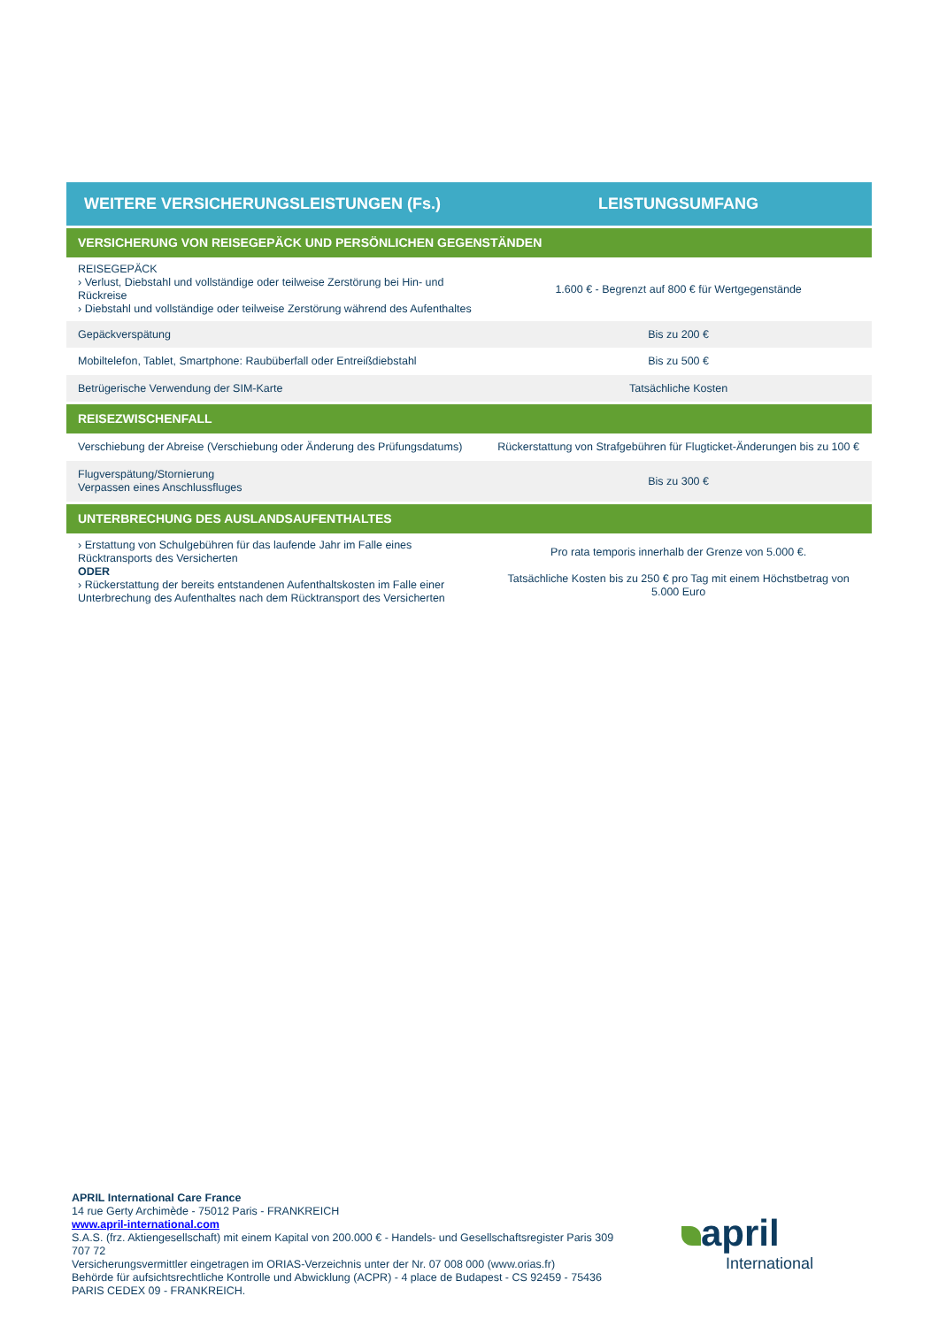| WEITERE VERSICHERUNGSLEISTUNGEN (Fs.) | LEISTUNGSUMFANG |
| --- | --- |
| VERSICHERUNG VON REISEGEPÄCK UND PERSÖNLICHEN GEGENSTÄNDEN | |
| REISEGEPÄCK › Verlust, Diebstahl und vollständige oder teilweise Zerstörung bei Hin- und Rückreise › Diebstahl und vollständige oder teilweise Zerstörung während des Aufenthaltes | 1.600 € - Begrenzt auf 800 € für Wertgegenstände |
| Gepäckverspätung | Bis zu 200 € |
| Mobiltelefon, Tablet, Smartphone: Raubüberfall oder Entreißdiebstahl | Bis zu 500 € |
| Betrügerische Verwendung der SIM-Karte | Tatsächliche Kosten |
| REISEZWISCHENFALL | |
| Verschiebung der Abreise (Verschiebung oder Änderung des Prüfungsdatums) | Rückerstattung von Strafgebühren für Flugticket-Änderungen bis zu 100 € |
| Flugverspätung/Stornierung Verpassen eines Anschlussfluges | Bis zu 300 € |
| UNTERBRECHUNG DES AUSLANDSAUFENTHALTES | |
| › Erstattung von Schulgebühren für das laufende Jahr im Falle eines Rücktransports des Versicherten ODER › Rückerstattung der bereits entstandenen Aufenthaltskosten im Falle einer Unterbrechung des Aufenthaltes nach dem Rücktransport des Versicherten | Pro rata temporis innerhalb der Grenze von 5.000 €. Tatsächliche Kosten bis zu 250 € pro Tag mit einem Höchstbetrag von 5.000 Euro |
APRIL International Care France
14 rue Gerty Archimède - 75012 Paris - FRANKREICH
www.april-international.com
S.A.S. (frz. Aktiengesellschaft) mit einem Kapital von 200.000 € - Handels- und Gesellschaftsregister Paris 309 707 72
Versicherungsvermittler eingetragen im ORIAS-Verzeichnis unter der Nr. 07 008 000 (www.orias.fr)
Behörde für aufsichtsrechtliche Kontrolle und Abwicklung (ACPR) - 4 place de Budapest - CS 92459 - 75436 PARIS CEDEX 09 - FRANKREICH.
april
International